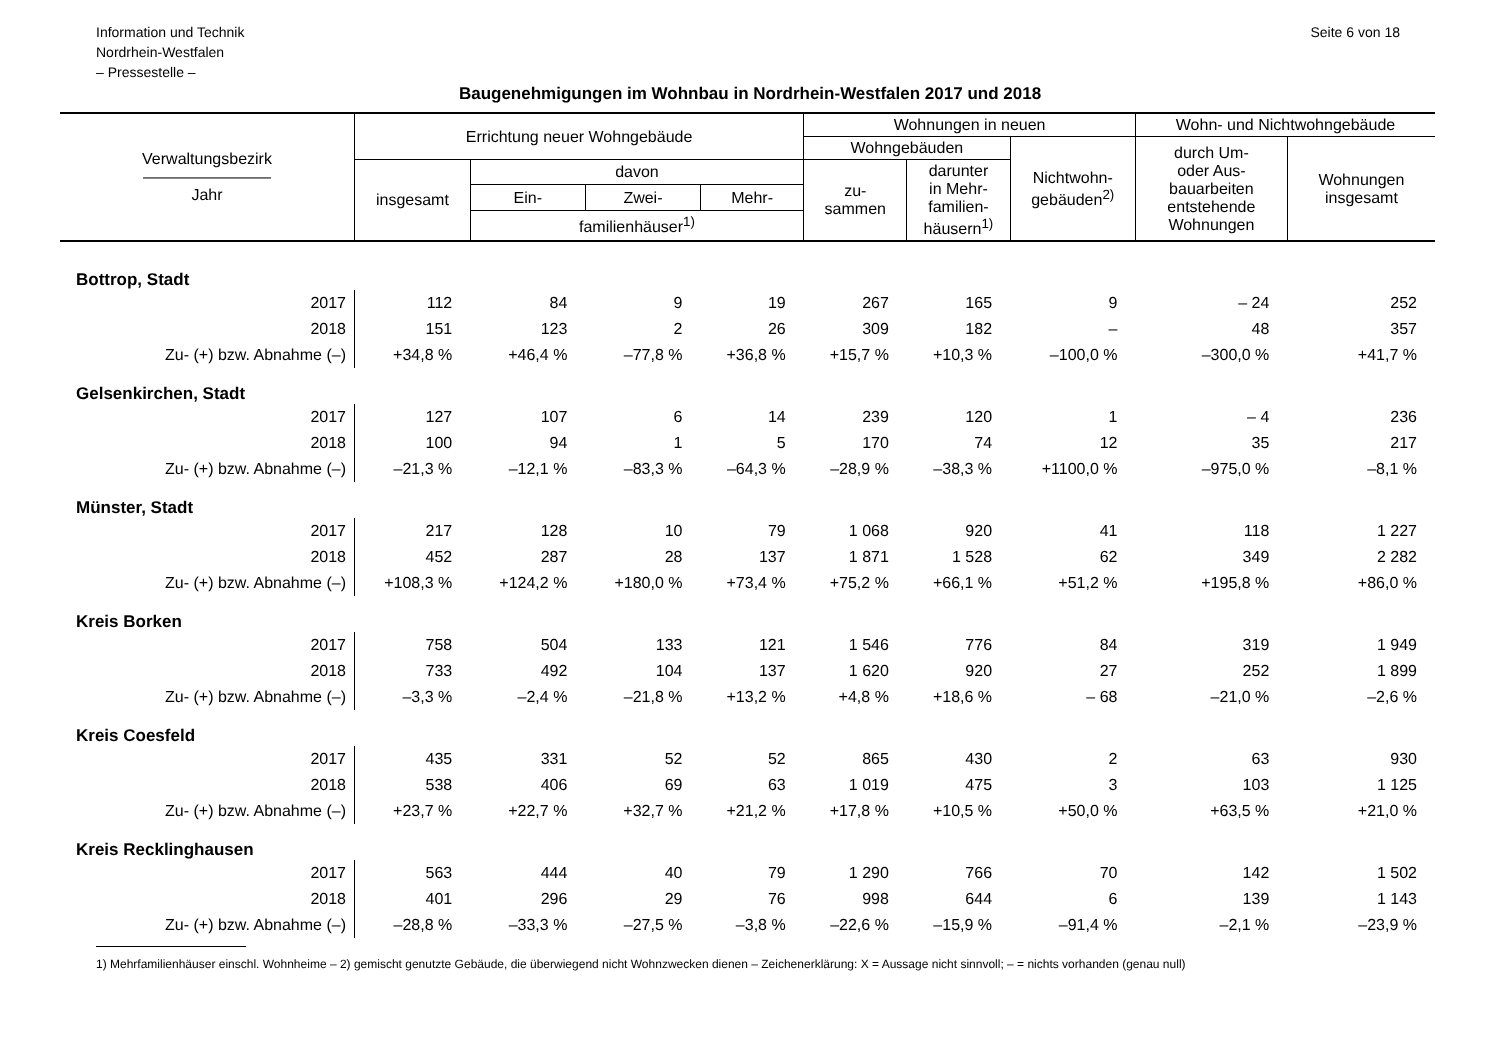Information und Technik
Nordrhein-Westfalen
– Pressestelle –
Seite 6 von 18
Baugenehmigungen im Wohnbau in Nordrhein-Westfalen 2017 und 2018
| Verwaltungsbezirk ———————— Jahr | Errichtung neuer Wohngebäude | | | | Wohnungen in neuen | | | Wohn- und Nichtwohngebäude | |
| --- | --- | --- | --- | --- | --- | --- | --- | --- | --- |
| | | | | | Wohngebäuden | | Nichtwohn- gebäuden<sup>2)</sup> | durch Um- oder Aus- bauarbeiten entstehende Wohnungen | Wohnungen insgesamt |
| | insgesamt | davon | | | zu- sammen | darunter in Mehr- familien- häusern<sup>1)</sup> | | | |
| | | Ein- | Zwei- | Mehr- | | | | | |
| | | familienhäuser<sup>1)</sup> | | | | | | | |
| Bottrop, Stadt | | | | | | | | | |
| 2017 | 112 | 84 | 9 | 19 | 267 | 165 | 9 | – 24 | 252 |
| 2018 | 151 | 123 | 2 | 26 | 309 | 182 | – | 48 | 357 |
| Zu- (+) bzw. Abnahme (–) | +34,8 % | +46,4 % | –77,8 % | +36,8 % | +15,7 % | +10,3 % | –100,0 % | –300,0 % | +41,7 % |
| Gelsenkirchen, Stadt | | | | | | | | | |
| 2017 | 127 | 107 | 6 | 14 | 239 | 120 | 1 | – 4 | 236 |
| 2018 | 100 | 94 | 1 | 5 | 170 | 74 | 12 | 35 | 217 |
| Zu- (+) bzw. Abnahme (–) | –21,3 % | –12,1 % | –83,3 % | –64,3 % | –28,9 % | –38,3 % | +1100,0 % | –975,0 % | –8,1 % |
| Münster, Stadt | | | | | | | | | |
| 2017 | 217 | 128 | 10 | 79 | 1 068 | 920 | 41 | 118 | 1 227 |
| 2018 | 452 | 287 | 28 | 137 | 1 871 | 1 528 | 62 | 349 | 2 282 |
| Zu- (+) bzw. Abnahme (–) | +108,3 % | +124,2 % | +180,0 % | +73,4 % | +75,2 % | +66,1 % | +51,2 % | +195,8 % | +86,0 % |
| Kreis Borken | | | | | | | | | |
| 2017 | 758 | 504 | 133 | 121 | 1 546 | 776 | 84 | 319 | 1 949 |
| 2018 | 733 | 492 | 104 | 137 | 1 620 | 920 | 27 | 252 | 1 899 |
| Zu- (+) bzw. Abnahme (–) | –3,3 % | –2,4 % | –21,8 % | +13,2 % | +4,8 % | +18,6 % | – 68 | –21,0 % | –2,6 % |
| Kreis Coesfeld | | | | | | | | | |
| 2017 | 435 | 331 | 52 | 52 | 865 | 430 | 2 | 63 | 930 |
| 2018 | 538 | 406 | 69 | 63 | 1 019 | 475 | 3 | 103 | 1 125 |
| Zu- (+) bzw. Abnahme (–) | +23,7 % | +22,7 % | +32,7 % | +21,2 % | +17,8 % | +10,5 % | +50,0 % | +63,5 % | +21,0 % |
| Kreis Recklinghausen | | | | | | | | | |
| 2017 | 563 | 444 | 40 | 79 | 1 290 | 766 | 70 | 142 | 1 502 |
| 2018 | 401 | 296 | 29 | 76 | 998 | 644 | 6 | 139 | 1 143 |
| Zu- (+) bzw. Abnahme (–) | –28,8 % | –33,3 % | –27,5 % | –3,8 % | –22,6 % | –15,9 % | –91,4 % | –2,1 % | –23,9 % |
1) Mehrfamilienhäuser einschl. Wohnheime – 2) gemischt genutzte Gebäude, die überwiegend nicht Wohnzwecken dienen – Zeichenerklärung: X = Aussage nicht sinnvoll; – = nichts vorhanden (genau null)